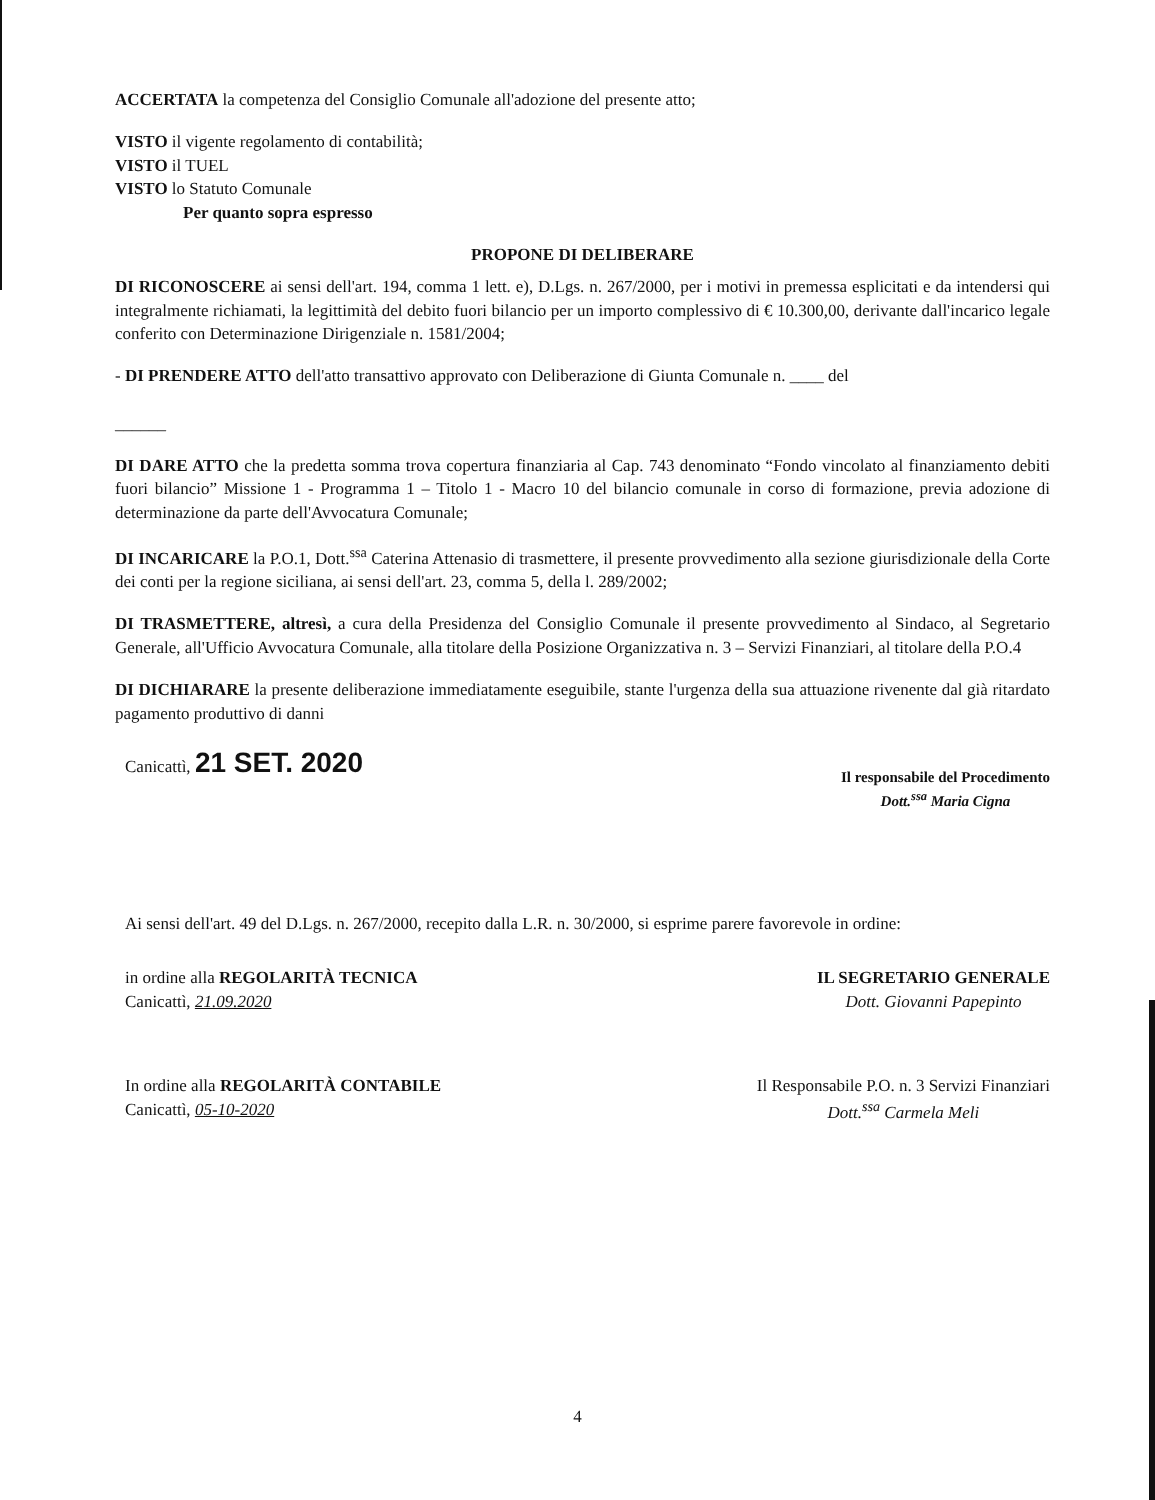ACCERTATA la competenza del Consiglio Comunale all'adozione del presente atto;
VISTO il vigente regolamento di contabilità;
VISTO il TUEL
VISTO lo Statuto Comunale
Per quanto sopra espresso
PROPONE DI DELIBERARE
DI RICONOSCERE ai sensi dell'art. 194, comma 1 lett. e), D.Lgs. n. 267/2000, per i motivi in premessa esplicitati e da intendersi qui integralmente richiamati, la legittimità del debito fuori bilancio per un importo complessivo di € 10.300,00, derivante dall'incarico legale conferito con Determinazione Dirigenziale n. 1581/2004;
- DI PRENDERE ATTO dell'atto transattivo approvato con Deliberazione di Giunta Comunale n. ____ del
______
DI DARE ATTO che la predetta somma trova copertura finanziaria al Cap. 743 denominato “Fondo vincolato al finanziamento debiti fuori bilancio” Missione 1 - Programma 1 – Titolo 1 - Macro 10 del bilancio comunale in corso di formazione, previa adozione di determinazione da parte dell'Avvocatura Comunale;
DI INCARICARE la P.O.1, Dott.<sup>ssa</sup> Caterina Attenasio di trasmettere, il presente provvedimento alla sezione giurisdizionale della Corte dei conti per la regione siciliana, ai sensi dell'art. 23, comma 5, della l. 289/2002;
DI TRASMETTERE, altresì, a cura della Presidenza del Consiglio Comunale il presente provvedimento al Sindaco, al Segretario Generale, all'Ufficio Avvocatura Comunale, alla titolare della Posizione Organizzativa n. 3 – Servizi Finanziari, al titolare della P.O.4
DI DICHIARARE la presente deliberazione immediatamente eseguibile, stante l'urgenza della sua attuazione rivenente dal già ritardato pagamento produttivo di danni
Canicattì, 21 SET. 2020
Il responsabile del Procedimento
Dott.<sup>ssa</sup> Maria Cigna
Ai sensi dell'art. 49 del D.Lgs. n. 267/2000, recepito dalla L.R. n. 30/2000, si esprime parere favorevole in ordine:
in ordine alla REGOLARITÀ TECNICA
Canicattì, 21.09.2020
IL SEGRETARIO GENERALE
Dott. Giovanni Papepinto
In ordine alla REGOLARITÀ CONTABILE
Canicattì, 05-10-2020
Il Responsabile P.O. n. 3 Servizi Finanziari
Dott.<sup>ssa</sup> Carmela Meli
4